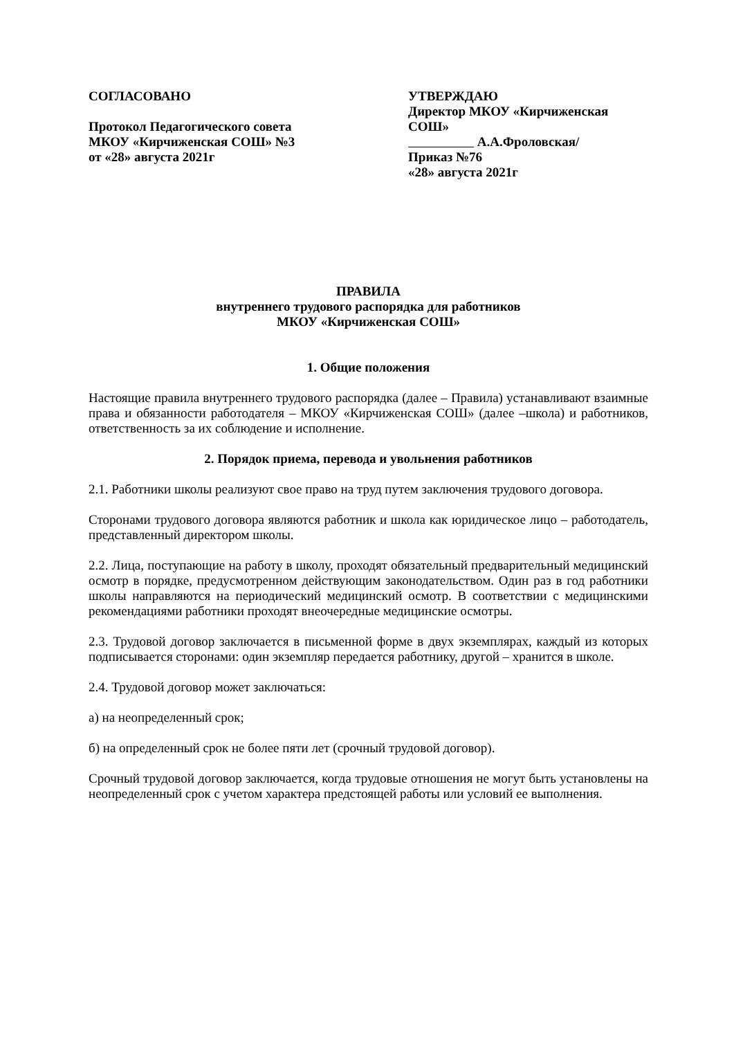СОГЛАСОВАНО
Протокол Педагогического совета
МКОУ «Кирчиженская СОШ» №3
от «28» августа 2021г
УТВЕРЖДАЮ
Директор МКОУ «Кирчиженская СОШ»
А.А.Фроловская/
Приказ №76
«28» августа 2021г
ПРАВИЛА
внутреннего трудового распорядка для работников
МКОУ «Кирчиженская СОШ»
1. Общие положения
Настоящие правила внутреннего трудового распорядка (далее – Правила) устанавливают взаимные права и обязанности работодателя – МКОУ «Кирчиженская СОШ» (далее –школа) и работников, ответственность за их соблюдение и исполнение.
2. Порядок приема, перевода и увольнения работников
2.1. Работники школы реализуют свое право на труд путем заключения трудового договора.
Сторонами трудового договора являются работник и школа как юридическое лицо – работодатель, представленный директором школы.
2.2. Лица, поступающие на работу в школу, проходят обязательный предварительный медицинский осмотр в порядке, предусмотренном действующим законодательством. Один раз в год работники школы направляются на периодический медицинский осмотр. В соответствии с медицинскими рекомендациями работники проходят внеочередные медицинские осмотры.
2.3. Трудовой договор заключается в письменной форме в двух экземплярах, каждый из которых подписывается сторонами: один экземпляр передается работнику, другой – хранится в школе.
2.4. Трудовой договор может заключаться:
а) на неопределенный срок;
б) на определенный срок не более пяти лет (срочный трудовой договор).
Срочный трудовой договор заключается, когда трудовые отношения не могут быть установлены на неопределенный срок с учетом характера предстоящей работы или условий ее выполнения.